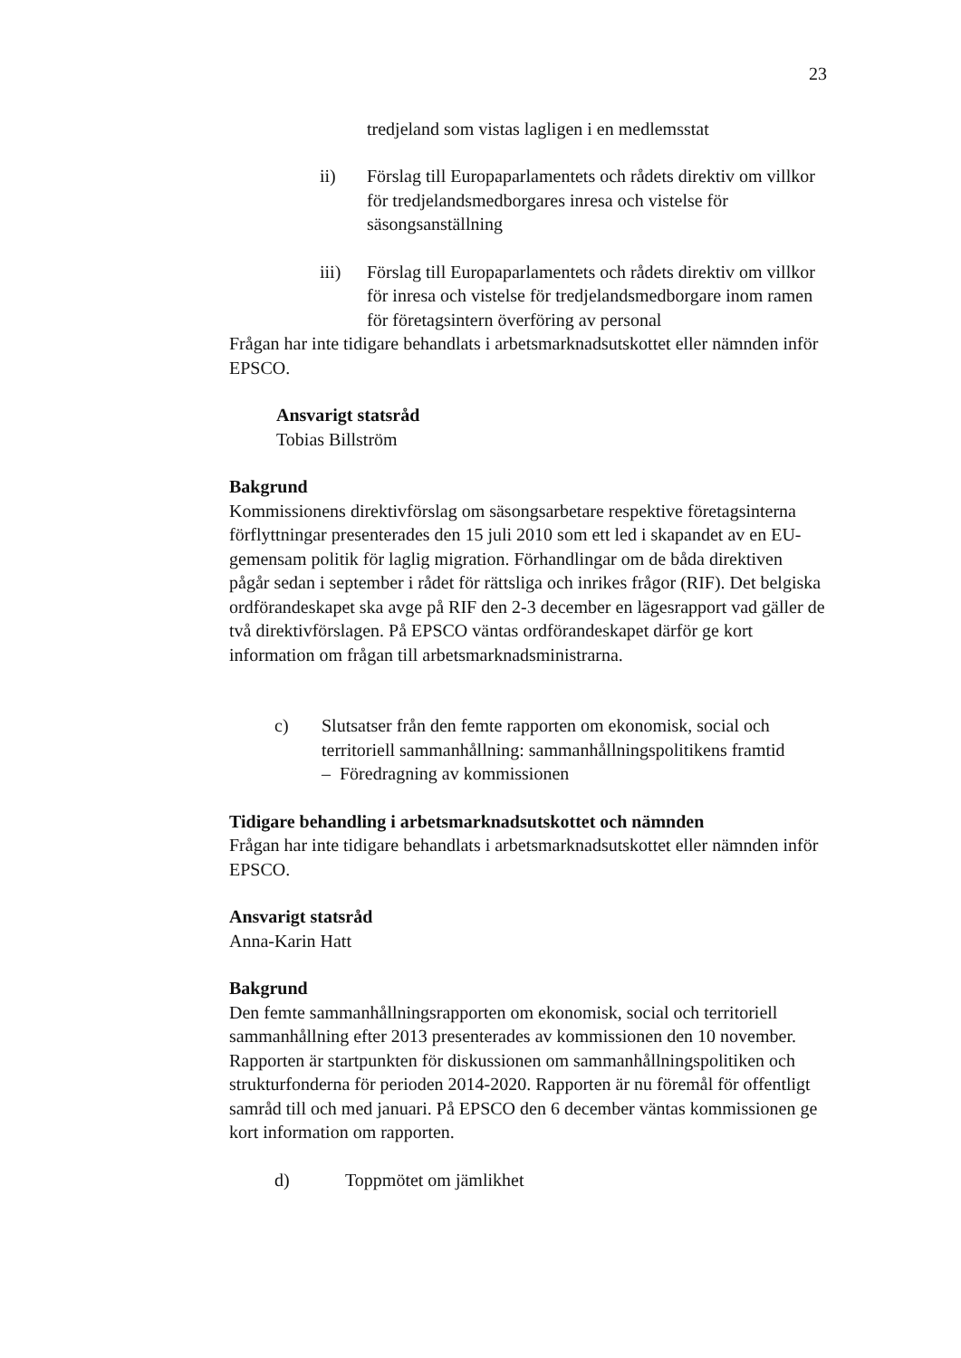23
tredjeland som vistas lagligen i en medlemsstat
ii) Förslag till Europaparlamentets och rådets direktiv om villkor för tredjelandsmedborgares inresa och vistelse för säsongsanställning
iii) Förslag till Europaparlamentets och rådets direktiv om villkor för inresa och vistelse för tredjelandsmedborgare inom ramen för företagsintern överföring av personal
Frågan har inte tidigare behandlats i arbetsmarknadsutskottet eller nämnden inför EPSCO.
Ansvarigt statsråd
Tobias Billström
Bakgrund
Kommissionens direktivförslag om säsongsarbetare respektive företagsinterna förflyttningar presenterades den 15 juli 2010 som ett led i skapandet av en EU-gemensam politik för laglig migration. Förhandlingar om de båda direktiven pågår sedan i september i rådet för rättsliga och inrikes frågor (RIF). Det belgiska ordförandeskapet ska avge på RIF den 2-3 december en lägesrapport vad gäller de två direktivförslagen. På EPSCO väntas ordförandeskapet därför ge kort information om frågan till arbetsmarknadsministrarna.
c) Slutsatser från den femte rapporten om ekonomisk, social och territoriell sammanhållning: sammanhållningspolitikens framtid
– Föredragning av kommissionen
Tidigare behandling i arbetsmarknadsutskottet och nämnden
Frågan har inte tidigare behandlats i arbetsmarknadsutskottet eller nämnden inför EPSCO.
Ansvarigt statsråd
Anna-Karin Hatt
Bakgrund
Den femte sammanhållningsrapporten om ekonomisk, social och territoriell sammanhållning efter 2013 presenterades av kommissionen den 10 november. Rapporten är startpunkten för diskussionen om sammanhållningspolitiken och strukturfonderna för perioden 2014-2020. Rapporten är nu föremål för offentligt samråd till och med januari. På EPSCO den 6 december väntas kommissionen ge kort information om rapporten.
d) Toppmötet om jämlikhet